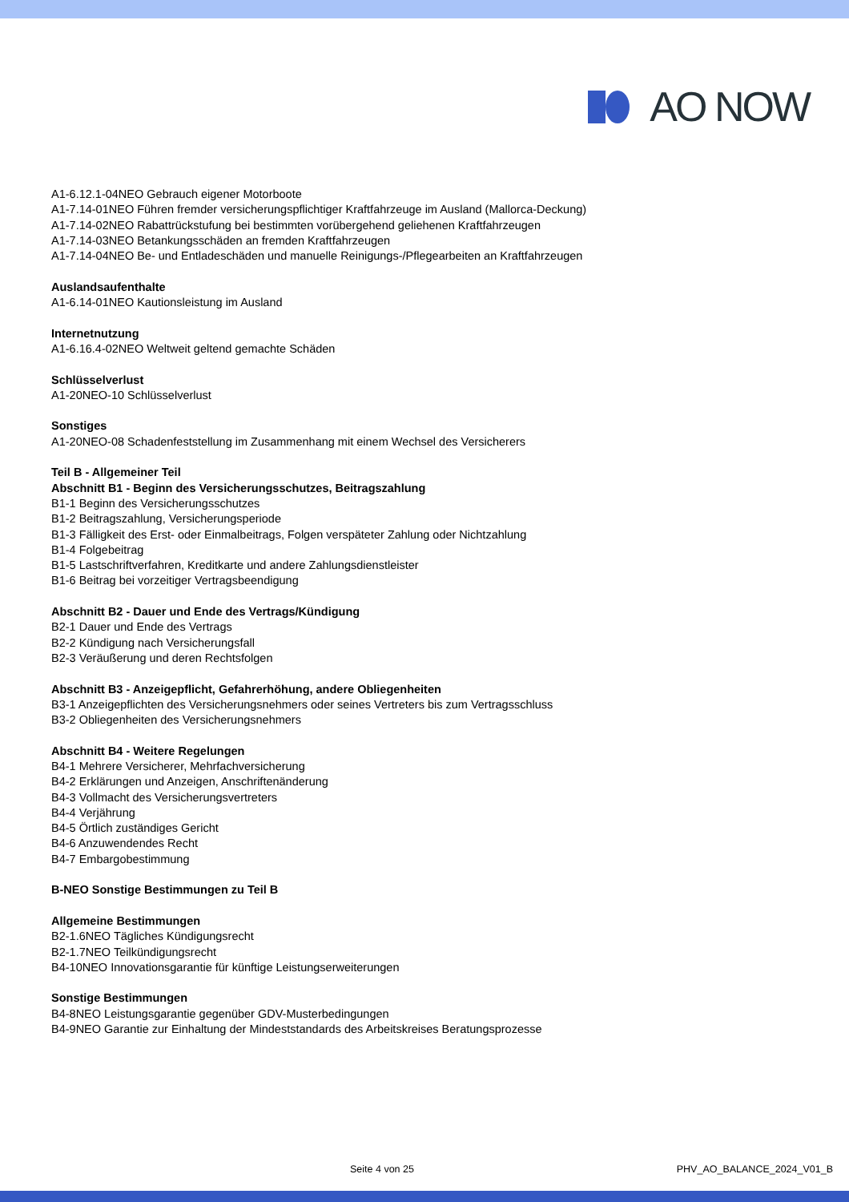AO NOW
A1-6.12.1-04NEO Gebrauch eigener Motorboote
A1-7.14-01NEO Führen fremder versicherungspflichtiger Kraftfahrzeuge im Ausland (Mallorca-Deckung)
A1-7.14-02NEO Rabattrückstufung bei bestimmten vorübergehend geliehenen Kraftfahrzeugen
A1-7.14-03NEO Betankungsschäden an fremden Kraftfahrzeugen
A1-7.14-04NEO Be- und Entladeschäden und manuelle Reinigungs-/Pflegearbeiten an Kraftfahrzeugen
Auslandsaufenthalte
A1-6.14-01NEO Kautionsleistung im Ausland
Internetnutzung
A1-6.16.4-02NEO Weltweit geltend gemachte Schäden
Schlüsselverlust
A1-20NEO-10 Schlüsselverlust
Sonstiges
A1-20NEO-08 Schadenfeststellung im Zusammenhang mit einem Wechsel des Versicherers
Teil B - Allgemeiner Teil
Abschnitt B1 - Beginn des Versicherungsschutzes, Beitragszahlung
B1-1 Beginn des Versicherungsschutzes
B1-2 Beitragszahlung, Versicherungsperiode
B1-3 Fälligkeit des Erst- oder Einmalbeitrags, Folgen verspäteter Zahlung oder Nichtzahlung
B1-4 Folgebeitrag
B1-5 Lastschriftverfahren, Kreditkarte und andere Zahlungsdienstleister
B1-6 Beitrag bei vorzeitiger Vertragsbeendigung
Abschnitt B2 - Dauer und Ende des Vertrags/Kündigung
B2-1 Dauer und Ende des Vertrags
B2-2 Kündigung nach Versicherungsfall
B2-3 Veräußerung und deren Rechtsfolgen
Abschnitt B3 - Anzeigepflicht, Gefahrerhöhung, andere Obliegenheiten
B3-1 Anzeigepflichten des Versicherungsnehmers oder seines Vertreters bis zum Vertragsschluss
B3-2 Obliegenheiten des Versicherungsnehmers
Abschnitt B4 - Weitere Regelungen
B4-1 Mehrere Versicherer, Mehrfachversicherung
B4-2 Erklärungen und Anzeigen, Anschriftenänderung
B4-3 Vollmacht des Versicherungsvertreters
B4-4 Verjährung
B4-5 Örtlich zuständiges Gericht
B4-6 Anzuwendendes Recht
B4-7 Embargobestimmung
B-NEO Sonstige Bestimmungen zu Teil B
Allgemeine Bestimmungen
B2-1.6NEO Tägliches Kündigungsrecht
B2-1.7NEO Teilkündigungsrecht
B4-10NEO Innovationsgarantie für künftige Leistungserweiterungen
Sonstige Bestimmungen
B4-8NEO Leistungsgarantie gegenüber GDV-Musterbedingungen
B4-9NEO Garantie zur Einhaltung der Mindeststandards des Arbeitskreises Beratungsprozesse
Seite 4 von 25 PHV_AO_BALANCE_2024_V01_B